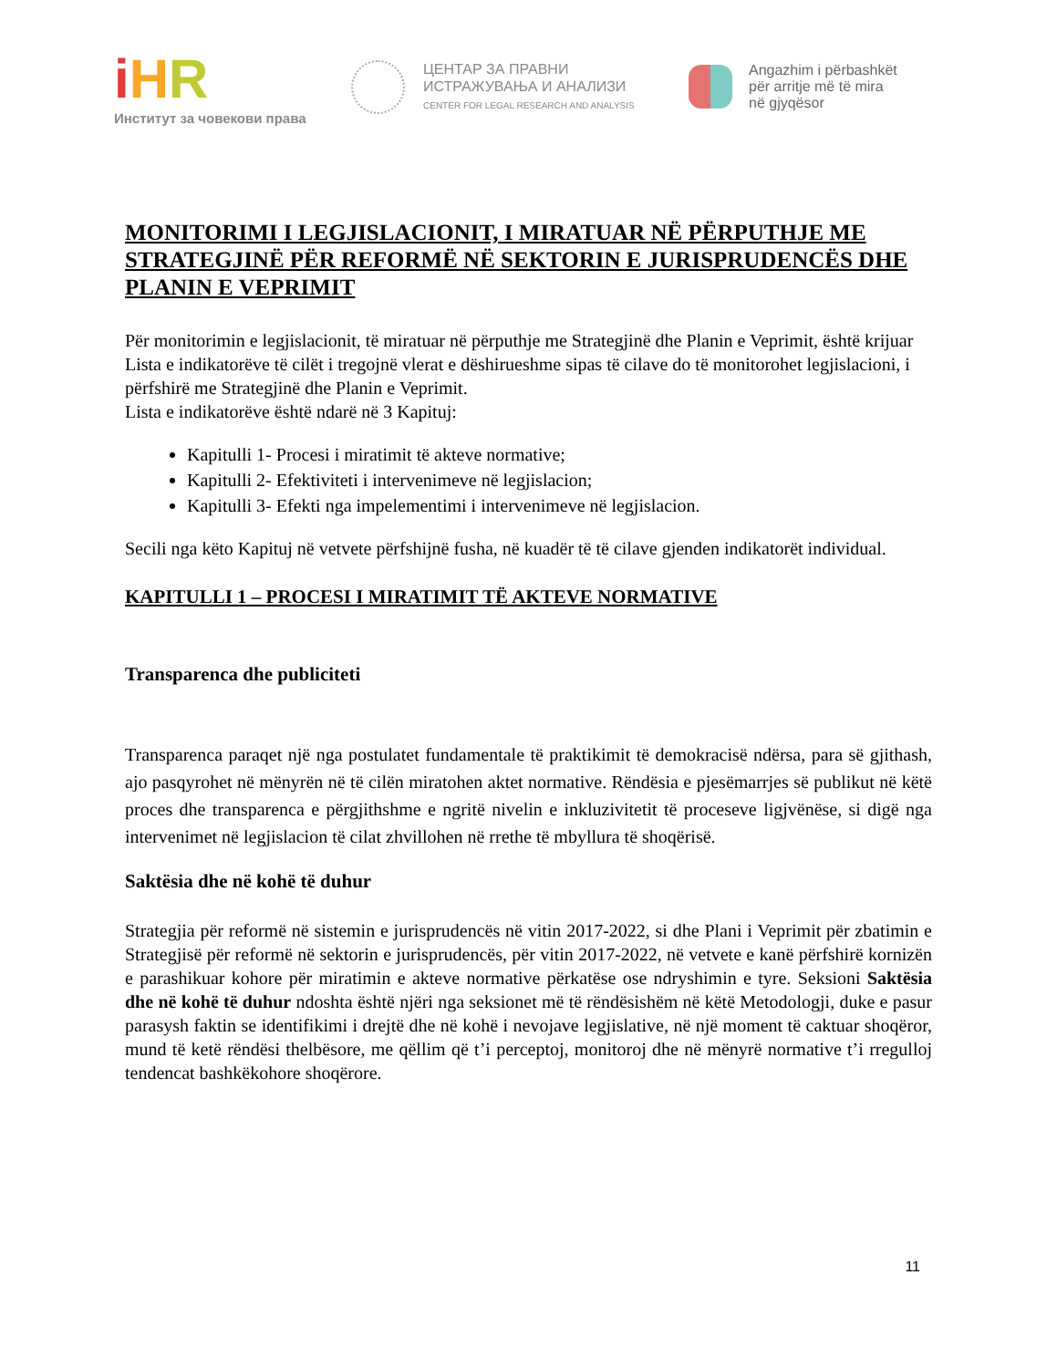iHR
Институт за човекови права
ЦЕНТАР ЗА ПРАВНИ
ИСТРАЖУВАЊА И АНАЛИЗИ
CENTER FOR LEGAL RESEARCH AND ANALYSIS
Angazhim i përbashkët
për arritje më të mira
në gjyqësor
MONITORIMI I LEGJISLACIONIT, I MIRATUAR NË PËRPUTHJE ME STRATEGJINË PËR REFORMË NË SEKTORIN E JURISPRUDENCËS DHE PLANIN E VEPRIMIT
Për monitorimin e legjislacionit, të miratuar në përputhje me Strategjinë dhe Planin e Veprimit, është krijuar Lista e indikatorëve të cilët i tregojnë vlerat e dëshirueshme sipas të cilave do të monitorohet legjislacioni, i përfshirë me Strategjinë dhe Planin e Veprimit.
Lista e indikatorëve është ndarë në 3 Kapituj:
Kapitulli 1- Procesi i miratimit të akteve normative;
Kapitulli 2- Efektiviteti i intervenimeve në legjislacion;
Kapitulli 3- Efekti nga impelementimi i intervenimeve në legjislacion.
Secili nga këto Kapituj në vetvete përfshijnë fusha, në kuadër të të cilave gjenden indikatorët individual.
KAPITULLI 1 – PROCESI I MIRATIMIT TË AKTEVE NORMATIVE
Transparenca dhe publiciteti
Transparenca paraqet një nga postulatet fundamentale të praktikimit të demokracisë ndërsa, para së gjithash, ajo pasqyrohet në mënyrën në të cilën miratohen aktet normative. Rëndësia e pjesëmarrjes së publikut në këtë proces dhe transparenca e përgjithshme e ngritë nivelin e inkluzivitetit të proceseve ligjvënëse, si digë nga intervenimet në legjislacion të cilat zhvillohen në rrethe të mbyllura të shoqërisë.
Saktësia dhe në kohë të duhur
Strategjia për reformë në sistemin e jurisprudencës në vitin 2017-2022, si dhe Plani i Veprimit për zbatimin e Strategjisë për reformë në sektorin e jurisprudencës, për vitin 2017-2022, në vetvete e kanë përfshirë kornizën e parashikuar kohore për miratimin e akteve normative përkatëse ose ndryshimin e tyre. Seksioni Saktësia dhe në kohë të duhur ndoshta është njëri nga seksionet më të rëndësishëm në këtë Metodologji, duke e pasur parasysh faktin se identifikimi i drejtë dhe në kohë i nevojave legjislative, në një moment të caktuar shoqëror, mund të ketë rëndësi thelbësore, me qëllim që t’i perceptoj, monitoroj dhe në mënyrë normative t’i rregulloj tendencat bashkëkohore shoqërore.
11